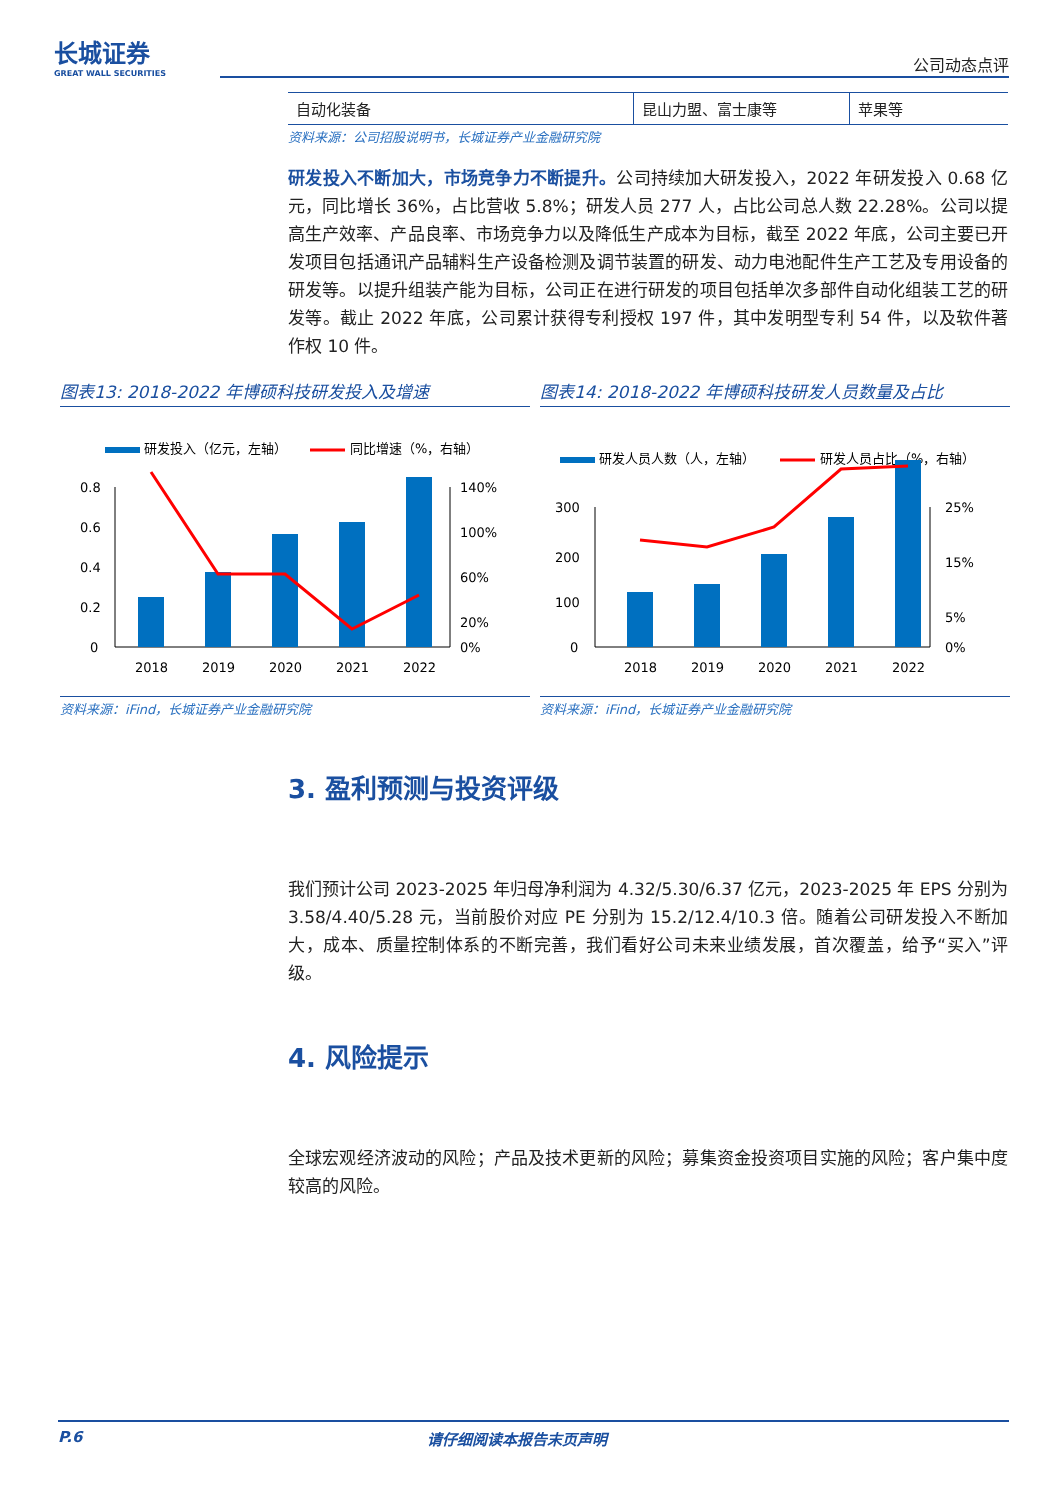长城证券
GREAT WALL SECURITIES
公司动态点评
| 自动化装备 | 昆山力盟、富士康等 | 苹果等 |
资料来源：公司招股说明书，长城证券产业金融研究院
研发投入不断加大，市场竞争力不断提升。公司持续加大研发投入，2022 年研发投入 0.68 亿元，同比增长 36%，占比营收 5.8%；研发人员 277 人，占比公司总人数 22.28%。公司以提高生产效率、产品良率、市场竞争力以及降低生产成本为目标，截至 2022 年底，公司主要已开发项目包括通讯产品辅料生产设备检测及调节装置的研发、动力电池配件生产工艺及专用设备的研发等。以提升组装产能为目标，公司正在进行研发的项目包括单次多部件自动化组装工艺的研发等。截止 2022 年底，公司累计获得专利授权 197 件，其中发明型专利 54 件，以及软件著作权 10 件。
图表13: 2018-2022 年博硕科技研发投入及增速
研发投入（亿元，左轴）
同比增速（%，右轴）
0.8
0.6
0.4
0.2
0
140%
100%
60%
20%
0%
2018
2019
2020
2021
2022
资料来源：iFind，长城证券产业金融研究院
图表14: 2018-2022 年博硕科技研发人员数量及占比
研发人员人数（人，左轴）
研发人员占比（%，右轴）
300
200
100
0
25%
15%
5%
0%
2018
2019
2020
2021
2022
资料来源：iFind，长城证券产业金融研究院
3. 盈利预测与投资评级
我们预计公司 2023-2025 年归母净利润为 4.32/5.30/6.37 亿元，2023-2025 年 EPS 分别为 3.58/4.40/5.28 元，当前股价对应 PE 分别为 15.2/12.4/10.3 倍。随着公司研发投入不断加大，成本、质量控制体系的不断完善，我们看好公司未来业绩发展，首次覆盖，给予“买入”评级。
4. 风险提示
全球宏观经济波动的风险；产品及技术更新的风险；募集资金投资项目实施的风险；客户集中度较高的风险。
P.6 请仔细阅读本报告末页声明